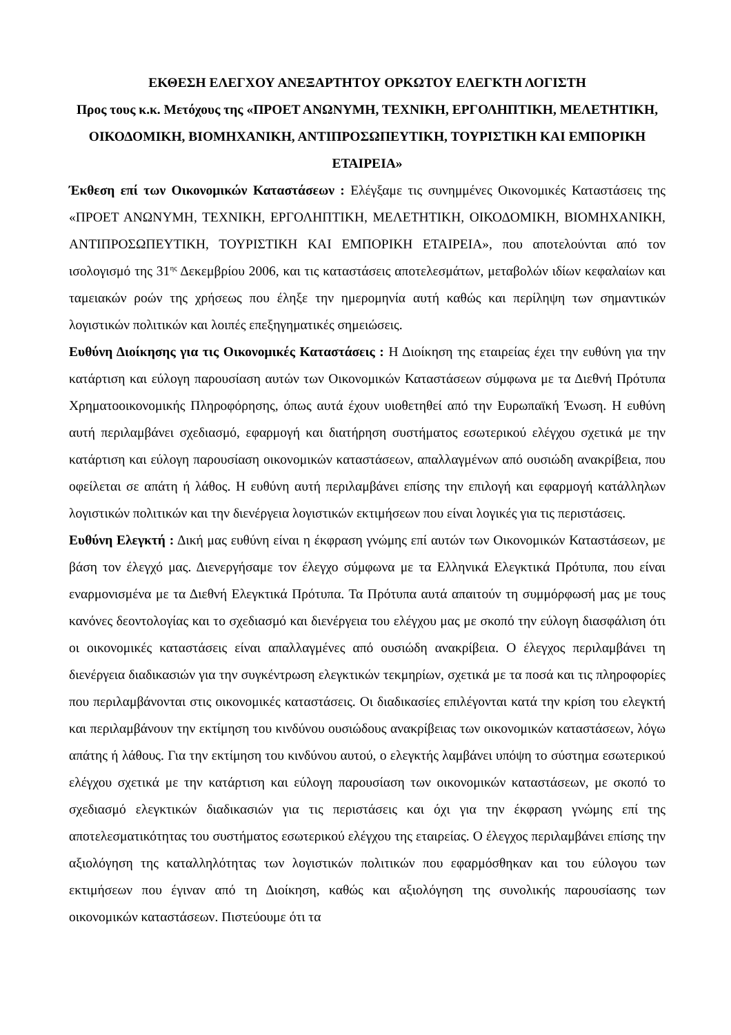ΕΚΘΕΣΗ ΕΛΕΓΧΟΥ ΑΝΕΞΑΡΤΗΤΟΥ ΟΡΚΩΤΟΥ ΕΛΕΓΚΤΗ ΛΟΓΙΣΤΗ
Προς τους κ.κ. Μετόχους της «ΠΡΟΕΤ ΑΝΩΝΥΜΗ, ΤΕΧΝΙΚΗ, ΕΡΓΟΛΗΠΤΙΚΗ, ΜΕΛΕΤΗΤΙΚΗ, ΟΙΚΟΔΟΜΙΚΗ, ΒΙΟΜΗΧΑΝΙΚΗ, ΑΝΤΙΠΡΟΣΩΠΕΥΤΙΚΗ, ΤΟΥΡΙΣΤΙΚΗ ΚΑΙ ΕΜΠΟΡΙΚΗ ΕΤΑΙΡΕΙΑ»
Έκθεση επί των Οικονομικών Καταστάσεων : Ελέγξαμε τις συνημμένες Οικονομικές Καταστάσεις της «ΠΡΟΕΤ ΑΝΩΝΥΜΗ, ΤΕΧΝΙΚΗ, ΕΡΓΟΛΗΠΤΙΚΗ, ΜΕΛΕΤΗΤΙΚΗ, ΟΙΚΟΔΟΜΙΚΗ, ΒΙΟΜΗΧΑΝΙΚΗ, ΑΝΤΙΠΡΟΣΩΠΕΥΤΙΚΗ, ΤΟΥΡΙΣΤΙΚΗ ΚΑΙ ΕΜΠΟΡΙΚΗ ΕΤΑΙΡΕΙΑ», που αποτελούνται από τον ισολογισμό της 31<sup>ης</sup> Δεκεμβρίου 2006, και τις καταστάσεις αποτελεσμάτων, μεταβολών ιδίων κεφαλαίων και ταμειακών ροών της χρήσεως που έληξε την ημερομηνία αυτή καθώς και περίληψη των σημαντικών λογιστικών πολιτικών και λοιπές επεξηγηματικές σημειώσεις.
Ευθύνη Διοίκησης για τις Οικονομικές Καταστάσεις : Η Διοίκηση της εταιρείας έχει την ευθύνη για την κατάρτιση και εύλογη παρουσίαση αυτών των Οικονομικών Καταστάσεων σύμφωνα με τα Διεθνή Πρότυπα Χρηματοοικονομικής Πληροφόρησης, όπως αυτά έχουν υιοθετηθεί από την Ευρωπαϊκή Ένωση. Η ευθύνη αυτή περιλαμβάνει σχεδιασμό, εφαρμογή και διατήρηση συστήματος εσωτερικού ελέγχου σχετικά με την κατάρτιση και εύλογη παρουσίαση οικονομικών καταστάσεων, απαλλαγμένων από ουσιώδη ανακρίβεια, που οφείλεται σε απάτη ή λάθος. Η ευθύνη αυτή περιλαμβάνει επίσης την επιλογή και εφαρμογή κατάλληλων λογιστικών πολιτικών και την διενέργεια λογιστικών εκτιμήσεων που είναι λογικές για τις περιστάσεις.
Ευθύνη Ελεγκτή : Δική μας ευθύνη είναι η έκφραση γνώμης επί αυτών των Οικονομικών Καταστάσεων, με βάση τον έλεγχό μας. Διενεργήσαμε τον έλεγχο σύμφωνα με τα Ελληνικά Ελεγκτικά Πρότυπα, που είναι εναρμονισμένα με τα Διεθνή Ελεγκτικά Πρότυπα. Τα Πρότυπα αυτά απαιτούν τη συμμόρφωσή μας με τους κανόνες δεοντολογίας και το σχεδιασμό και διενέργεια του ελέγχου μας με σκοπό την εύλογη διασφάλιση ότι οι οικονομικές καταστάσεις είναι απαλλαγμένες από ουσιώδη ανακρίβεια. Ο έλεγχος περιλαμβάνει τη διενέργεια διαδικασιών για την συγκέντρωση ελεγκτικών τεκμηρίων, σχετικά με τα ποσά και τις πληροφορίες που περιλαμβάνονται στις οικονομικές καταστάσεις. Οι διαδικασίες επιλέγονται κατά την κρίση του ελεγκτή και περιλαμβάνουν την εκτίμηση του κινδύνου ουσιώδους ανακρίβειας των οικονομικών καταστάσεων, λόγω απάτης ή λάθους. Για την εκτίμηση του κινδύνου αυτού, ο ελεγκτής λαμβάνει υπόψη το σύστημα εσωτερικού ελέγχου σχετικά με την κατάρτιση και εύλογη παρουσίαση των οικονομικών καταστάσεων, με σκοπό το σχεδιασμό ελεγκτικών διαδικασιών για τις περιστάσεις και όχι για την έκφραση γνώμης επί της αποτελεσματικότητας του συστήματος εσωτερικού ελέγχου της εταιρείας. Ο έλεγχος περιλαμβάνει επίσης την αξιολόγηση της καταλληλότητας των λογιστικών πολιτικών που εφαρμόσθηκαν και του εύλογου των εκτιμήσεων που έγιναν από τη Διοίκηση, καθώς και αξιολόγηση της συνολικής παρουσίασης των οικονομικών καταστάσεων. Πιστεύουμε ότι τα